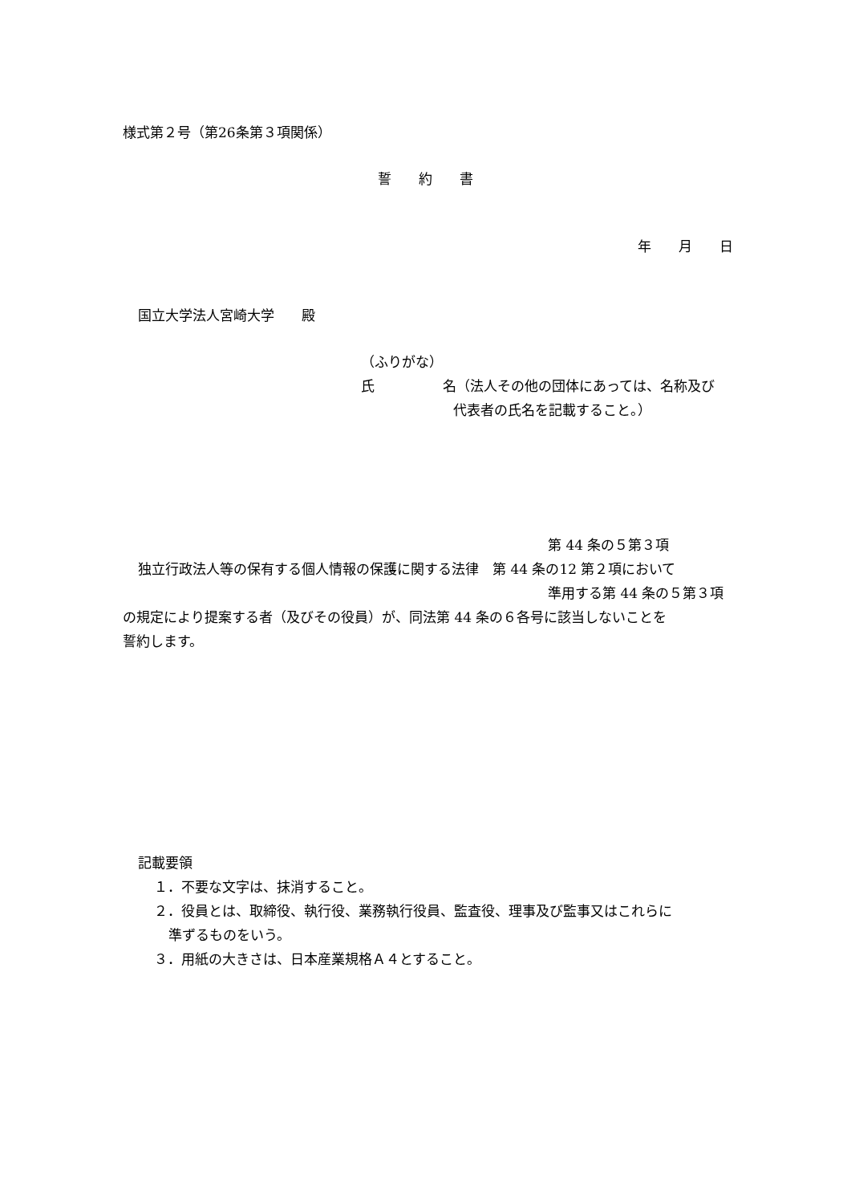様式第２号（第26条第３項関係）
誓　　約　　書
年　　月　　日
国立大学法人宮崎大学　　殿
（ふりがな）
氏　　　　　名（法人その他の団体にあっては、名称及び
代表者の氏名を記載すること。）
第 44 条の５第３項
独立行政法人等の保有する個人情報の保護に関する法律　第 44 条の12 第２項において
準用する第 44 条の５第３項
の規定により提案する者（及びその役員）が、同法第 44 条の６各号に該当しないことを
誓約します。
記載要領
１．不要な文字は、抹消すること。
２．役員とは、取締役、執行役、業務執行役員、監査役、理事及び監事又はこれらに
準ずるものをいう。
３．用紙の大きさは、日本産業規格Ａ４とすること。